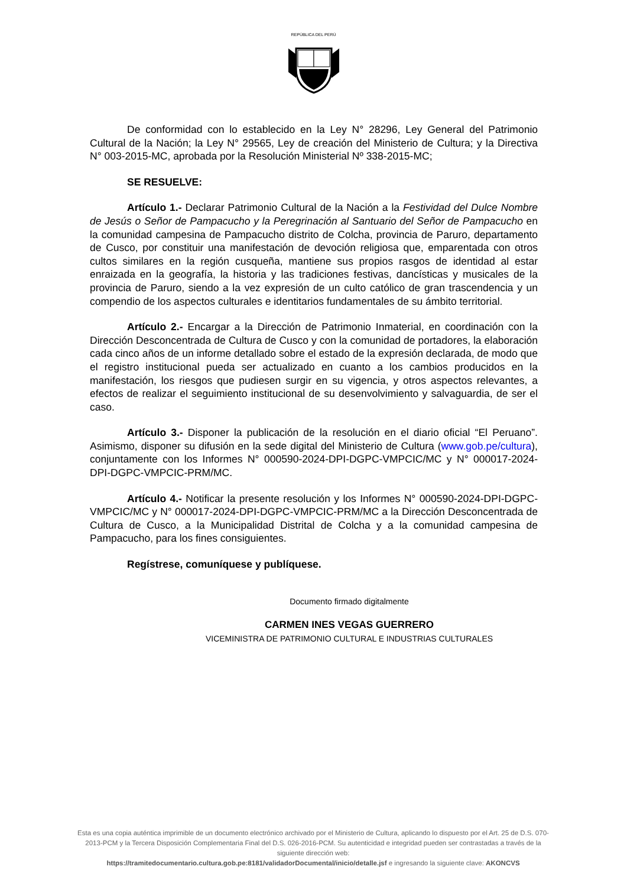REPÚBLICA DEL PERÚ
De conformidad con lo establecido en la Ley N° 28296, Ley General del Patrimonio Cultural de la Nación; la Ley N° 29565, Ley de creación del Ministerio de Cultura; y la Directiva N° 003-2015-MC, aprobada por la Resolución Ministerial Nº 338-2015-MC;
SE RESUELVE:
Artículo 1.- Declarar Patrimonio Cultural de la Nación a la Festividad del Dulce Nombre de Jesús o Señor de Pampacucho y la Peregrinación al Santuario del Señor de Pampacucho en la comunidad campesina de Pampacucho distrito de Colcha, provincia de Paruro, departamento de Cusco, por constituir una manifestación de devoción religiosa que, emparentada con otros cultos similares en la región cusqueña, mantiene sus propios rasgos de identidad al estar enraizada en la geografía, la historia y las tradiciones festivas, dancísticas y musicales de la provincia de Paruro, siendo a la vez expresión de un culto católico de gran trascendencia y un compendio de los aspectos culturales e identitarios fundamentales de su ámbito territorial.
Artículo 2.- Encargar a la Dirección de Patrimonio Inmaterial, en coordinación con la Dirección Desconcentrada de Cultura de Cusco y con la comunidad de portadores, la elaboración cada cinco años de un informe detallado sobre el estado de la expresión declarada, de modo que el registro institucional pueda ser actualizado en cuanto a los cambios producidos en la manifestación, los riesgos que pudiesen surgir en su vigencia, y otros aspectos relevantes, a efectos de realizar el seguimiento institucional de su desenvolvimiento y salvaguardia, de ser el caso.
Artículo 3.- Disponer la publicación de la resolución en el diario oficial “El Peruano”. Asimismo, disponer su difusión en la sede digital del Ministerio de Cultura (www.gob.pe/cultura), conjuntamente con los Informes N° 000590-2024-DPI-DGPC-VMPCIC/MC y N° 000017-2024-DPI-DGPC-VMPCIC-PRM/MC.
Artículo 4.- Notificar la presente resolución y los Informes N° 000590-2024-DPI-DGPC-VMPCIC/MC y N° 000017-2024-DPI-DGPC-VMPCIC-PRM/MC a la Dirección Desconcentrada de Cultura de Cusco, a la Municipalidad Distrital de Colcha y a la comunidad campesina de Pampacucho, para los fines consiguientes.
Regístrese, comuníquese y publíquese.
Documento firmado digitalmente
CARMEN INES VEGAS GUERRERO
VICEMINISTRA DE PATRIMONIO CULTURAL E INDUSTRIAS CULTURALES
Esta es una copia auténtica imprimible de un documento electrónico archivado por el Ministerio de Cultura, aplicando lo dispuesto por el Art. 25 de D.S. 070-2013-PCM y la Tercera Disposición Complementaria Final del D.S. 026-2016-PCM. Su autenticidad e integridad pueden ser contrastadas a través de la siguiente dirección web:
https://tramitedocumentario.cultura.gob.pe:8181/validadorDocumental/inicio/detalle.jsf e ingresando la siguiente clave: AKONCVS